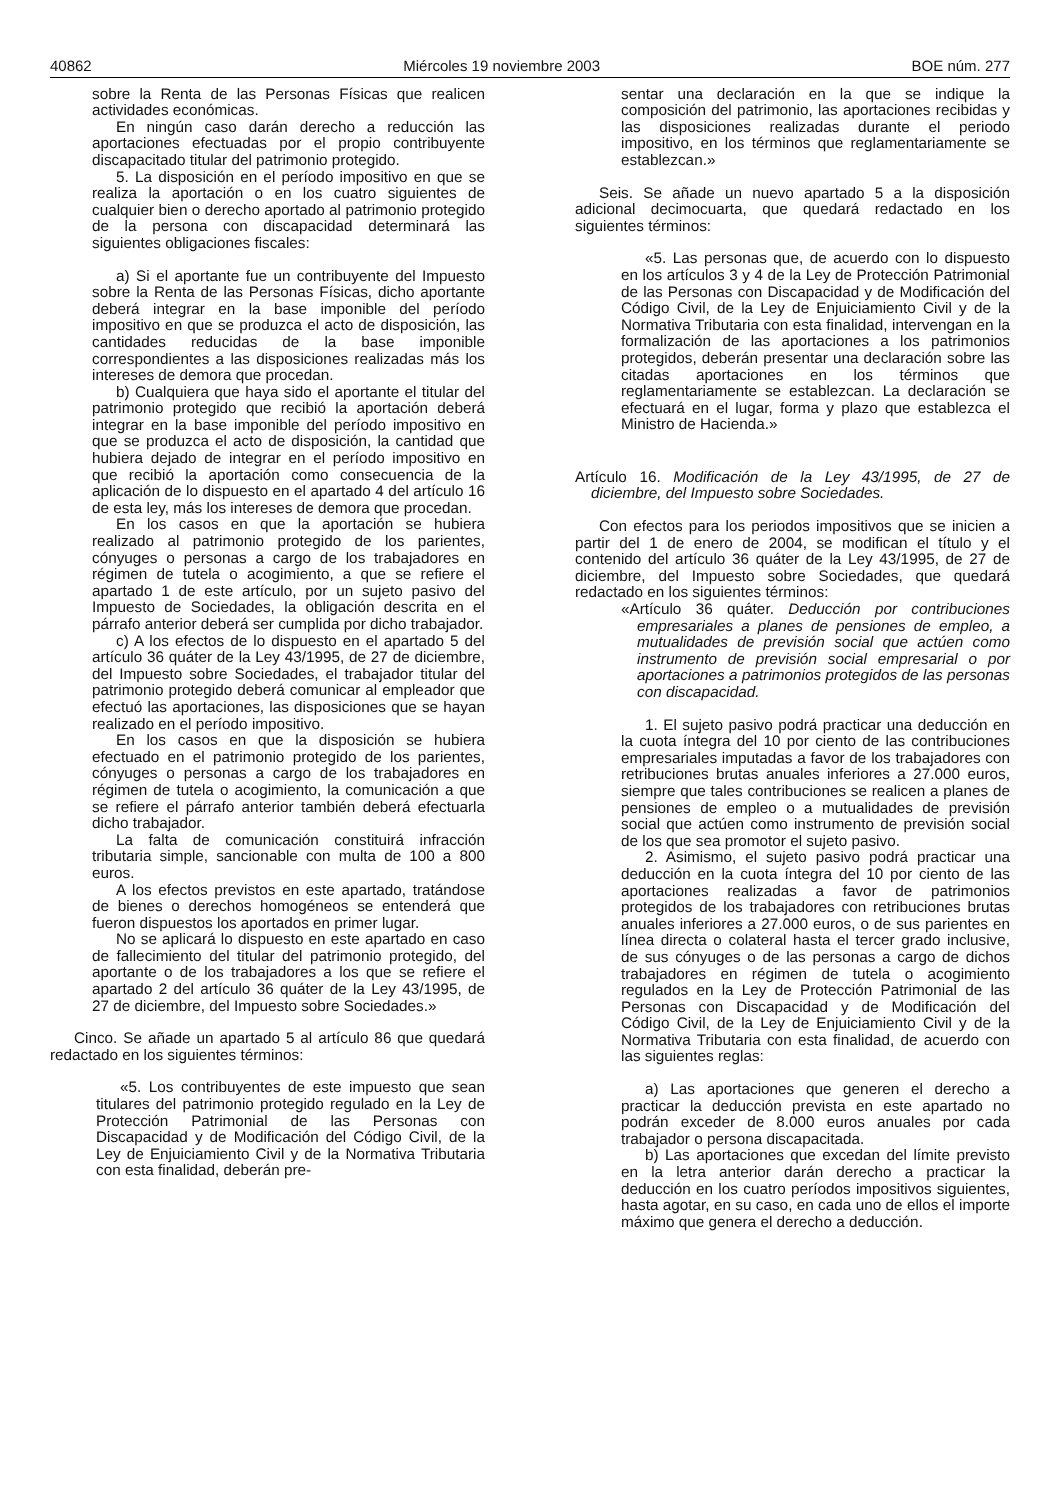40862 Miércoles 19 noviembre 2003 BOE núm. 277
sobre la Renta de las Personas Físicas que realicen actividades económicas.
En ningún caso darán derecho a reducción las aportaciones efectuadas por el propio contribuyente discapacitado titular del patrimonio protegido.
5. La disposición en el período impositivo en que se realiza la aportación o en los cuatro siguientes de cualquier bien o derecho aportado al patrimonio protegido de la persona con discapacidad determinará las siguientes obligaciones fiscales:
a) Si el aportante fue un contribuyente del Impuesto sobre la Renta de las Personas Físicas, dicho aportante deberá integrar en la base imponible del período impositivo en que se produzca el acto de disposición, las cantidades reducidas de la base imponible correspondientes a las disposiciones realizadas más los intereses de demora que procedan.
b) Cualquiera que haya sido el aportante el titular del patrimonio protegido que recibió la aportación deberá integrar en la base imponible del período impositivo en que se produzca el acto de disposición, la cantidad que hubiera dejado de integrar en el período impositivo en que recibió la aportación como consecuencia de la aplicación de lo dispuesto en el apartado 4 del artículo 16 de esta ley, más los intereses de demora que procedan.
En los casos en que la aportación se hubiera realizado al patrimonio protegido de los parientes, cónyuges o personas a cargo de los trabajadores en régimen de tutela o acogimiento, a que se refiere el apartado 1 de este artículo, por un sujeto pasivo del Impuesto de Sociedades, la obligación descrita en el párrafo anterior deberá ser cumplida por dicho trabajador.
c) A los efectos de lo dispuesto en el apartado 5 del artículo 36 quáter de la Ley 43/1995, de 27 de diciembre, del Impuesto sobre Sociedades, el trabajador titular del patrimonio protegido deberá comunicar al empleador que efectuó las aportaciones, las disposiciones que se hayan realizado en el período impositivo.
En los casos en que la disposición se hubiera efectuado en el patrimonio protegido de los parientes, cónyuges o personas a cargo de los trabajadores en régimen de tutela o acogimiento, la comunicación a que se refiere el párrafo anterior también deberá efectuarla dicho trabajador.
La falta de comunicación constituirá infracción tributaria simple, sancionable con multa de 100 a 800 euros.
A los efectos previstos en este apartado, tratándose de bienes o derechos homogéneos se entenderá que fueron dispuestos los aportados en primer lugar.
No se aplicará lo dispuesto en este apartado en caso de fallecimiento del titular del patrimonio protegido, del aportante o de los trabajadores a los que se refiere el apartado 2 del artículo 36 quáter de la Ley 43/1995, de 27 de diciembre, del Impuesto sobre Sociedades.»
Cinco. Se añade un apartado 5 al artículo 86 que quedará redactado en los siguientes términos:
«5. Los contribuyentes de este impuesto que sean titulares del patrimonio protegido regulado en la Ley de Protección Patrimonial de las Personas con Discapacidad y de Modificación del Código Civil, de la Ley de Enjuiciamiento Civil y de la Normativa Tributaria con esta finalidad, deberán pre-
sentar una declaración en la que se indique la composición del patrimonio, las aportaciones recibidas y las disposiciones realizadas durante el periodo impositivo, en los términos que reglamentariamente se establezcan.»
Seis. Se añade un nuevo apartado 5 a la disposición adicional decimocuarta, que quedará redactado en los siguientes términos:
«5. Las personas que, de acuerdo con lo dispuesto en los artículos 3 y 4 de la Ley de Protección Patrimonial de las Personas con Discapacidad y de Modificación del Código Civil, de la Ley de Enjuiciamiento Civil y de la Normativa Tributaria con esta finalidad, intervengan en la formalización de las aportaciones a los patrimonios protegidos, deberán presentar una declaración sobre las citadas aportaciones en los términos que reglamentariamente se establezcan. La declaración se efectuará en el lugar, forma y plazo que establezca el Ministro de Hacienda.»
Artículo 16. Modificación de la Ley 43/1995, de 27 de diciembre, del Impuesto sobre Sociedades.
Con efectos para los periodos impositivos que se inicien a partir del 1 de enero de 2004, se modifican el título y el contenido del artículo 36 quáter de la Ley 43/1995, de 27 de diciembre, del Impuesto sobre Sociedades, que quedará redactado en los siguientes términos:
«Artículo 36 quáter. Deducción por contribuciones empresariales a planes de pensiones de empleo, a mutualidades de previsión social que actúen como instrumento de previsión social empresarial o por aportaciones a patrimonios protegidos de las personas con discapacidad.
1. El sujeto pasivo podrá practicar una deducción en la cuota íntegra del 10 por ciento de las contribuciones empresariales imputadas a favor de los trabajadores con retribuciones brutas anuales inferiores a 27.000 euros, siempre que tales contribuciones se realicen a planes de pensiones de empleo o a mutualidades de previsión social que actúen como instrumento de previsión social de los que sea promotor el sujeto pasivo.
2. Asimismo, el sujeto pasivo podrá practicar una deducción en la cuota íntegra del 10 por ciento de las aportaciones realizadas a favor de patrimonios protegidos de los trabajadores con retribuciones brutas anuales inferiores a 27.000 euros, o de sus parientes en línea directa o colateral hasta el tercer grado inclusive, de sus cónyuges o de las personas a cargo de dichos trabajadores en régimen de tutela o acogimiento regulados en la Ley de Protección Patrimonial de las Personas con Discapacidad y de Modificación del Código Civil, de la Ley de Enjuiciamiento Civil y de la Normativa Tributaria con esta finalidad, de acuerdo con las siguientes reglas:
a) Las aportaciones que generen el derecho a practicar la deducción prevista en este apartado no podrán exceder de 8.000 euros anuales por cada trabajador o persona discapacitada.
b) Las aportaciones que excedan del límite previsto en la letra anterior darán derecho a practicar la deducción en los cuatro períodos impositivos siguientes, hasta agotar, en su caso, en cada uno de ellos el importe máximo que genera el derecho a deducción.